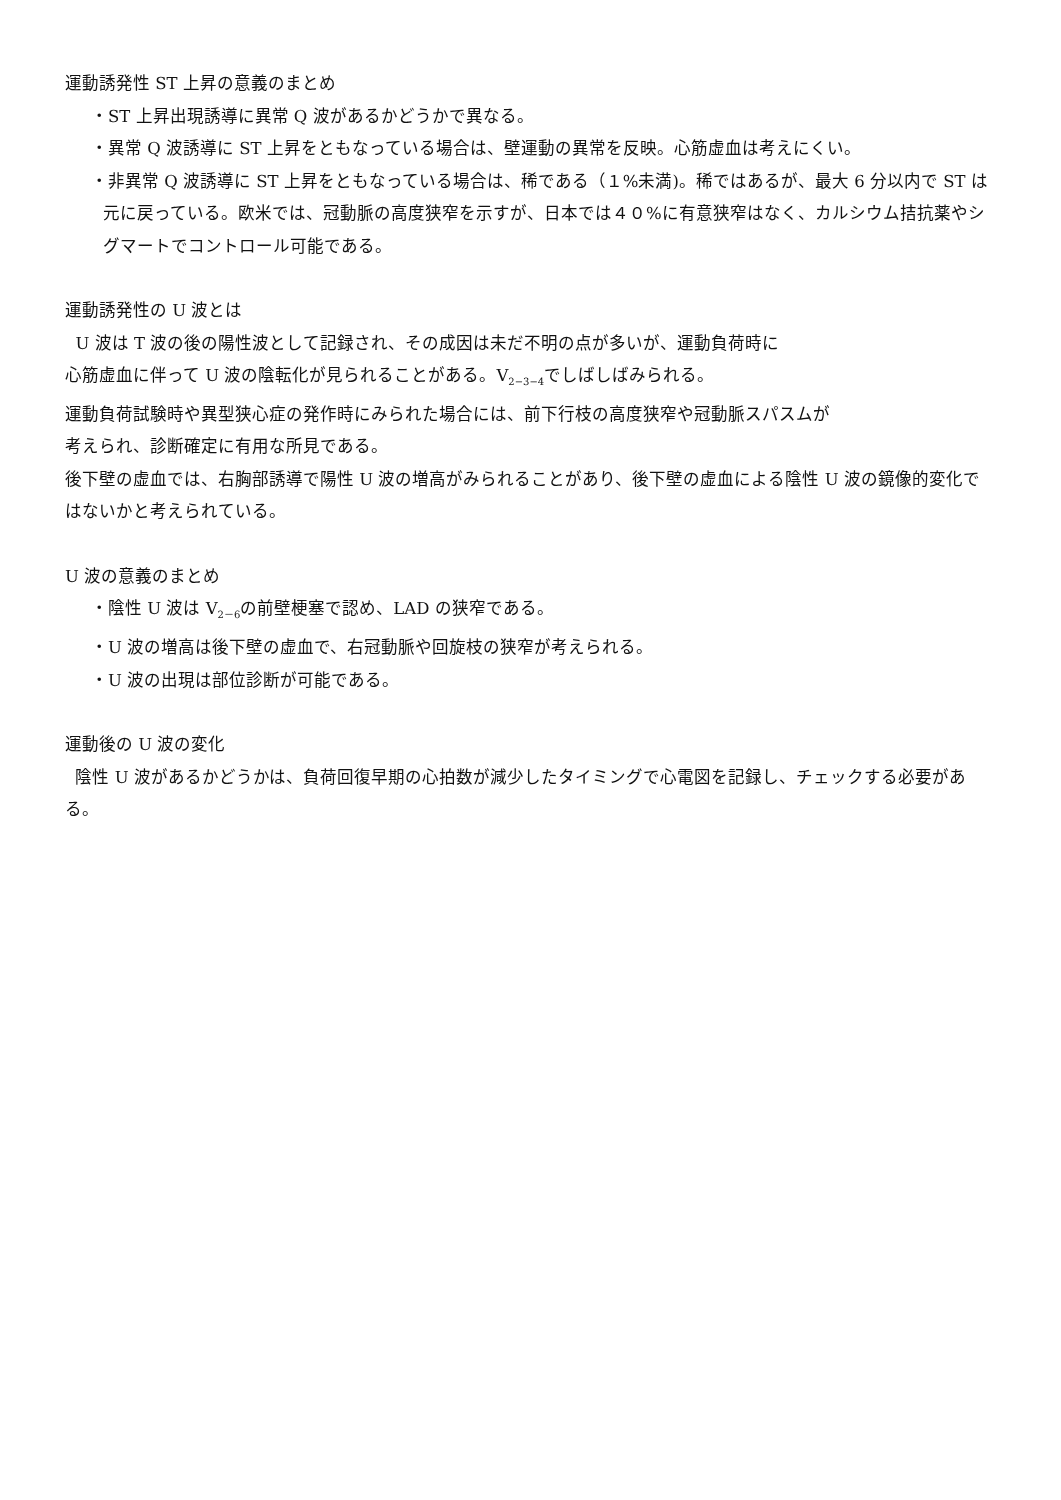運動誘発性 ST 上昇の意義のまとめ
・ST 上昇出現誘導に異常 Q 波があるかどうかで異なる。
・異常 Q 波誘導に ST 上昇をともなっている場合は、壁運動の異常を反映。心筋虚血は考えにくい。
・非異常 Q 波誘導に ST 上昇をともなっている場合は、稀である（１%未満)。稀ではあるが、最大 6 分以内で ST は元に戻っている。欧米では、冠動脈の高度狭窄を示すが、日本では４０%に有意狭窄はなく、カルシウム拮抗薬やシグマートでコントロール可能である。
運動誘発性の U 波とは
U 波は T 波の後の陽性波として記録され、その成因は未だ不明の点が多いが、運動負荷時に
心筋虚血に伴って U 波の陰転化が見られることがある。V<sub>2−3−4</sub>でしばしばみられる。
運動負荷試験時や異型狭心症の発作時にみられた場合には、前下行枝の高度狭窄や冠動脈スパスムが
考えられ、診断確定に有用な所見である。
後下壁の虚血では、右胸部誘導で陽性 U 波の増高がみられることがあり、後下壁の虚血による陰性 U 波の鏡像的変化ではないかと考えられている。
U 波の意義のまとめ
・陰性 U 波は V<sub>2－6</sub>の前壁梗塞で認め、LAD の狭窄である。
・U 波の増高は後下壁の虚血で、右冠動脈や回旋枝の狭窄が考えられる。
・U 波の出現は部位診断が可能である。
運動後の U 波の変化
陰性 U 波があるかどうかは、負荷回復早期の心拍数が減少したタイミングで心電図を記録し、チェックする必要がある。